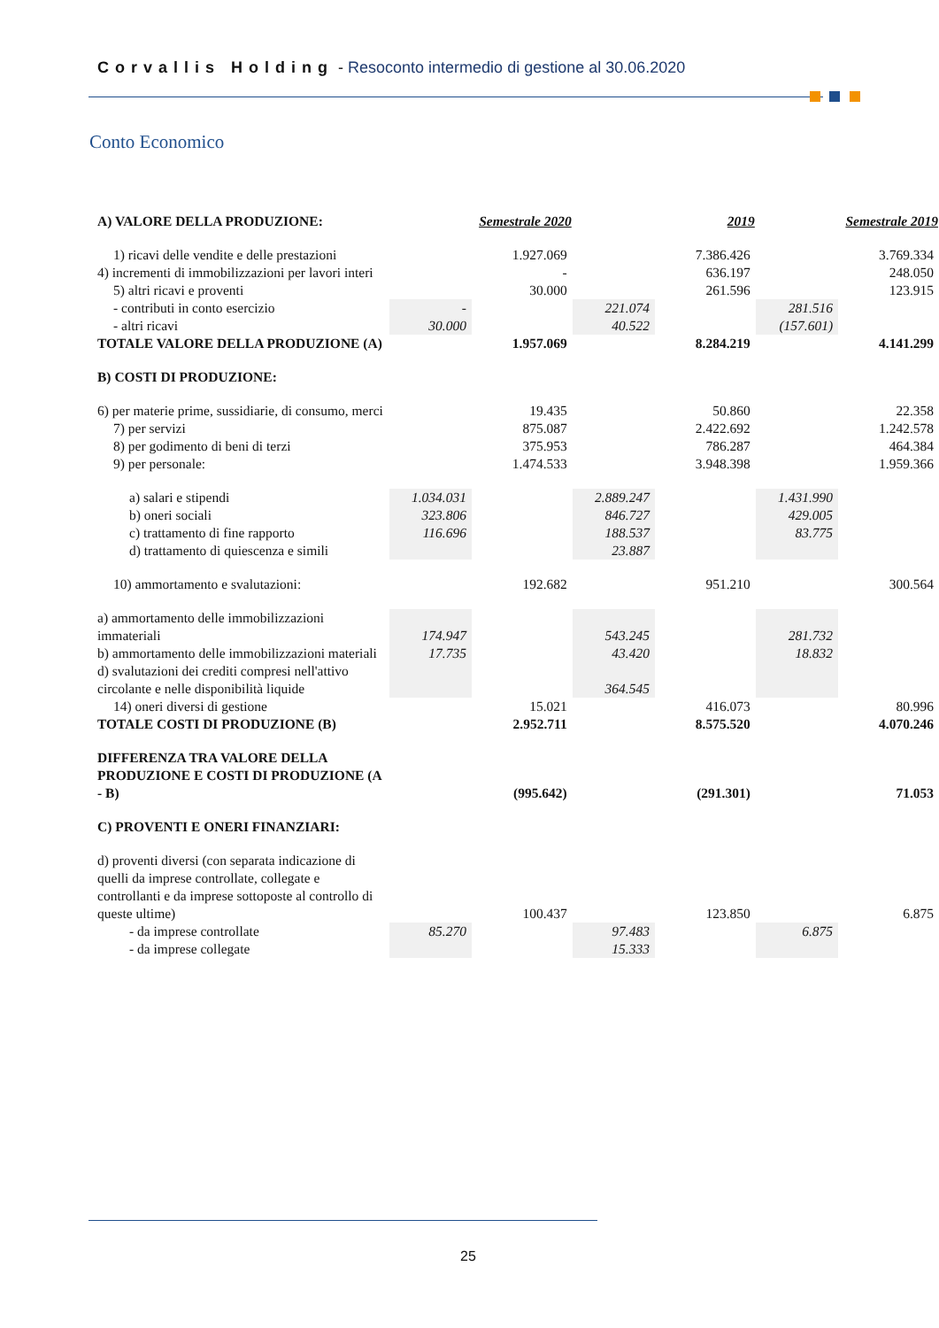Corvallis Holding - Resoconto intermedio di gestione al 30.06.2020
Conto Economico
| A) VALORE DELLA PRODUZIONE: | | Semestrale 2020 | | 2019 | | Semestrale 2019 |
| 1) ricavi delle vendite e delle prestazioni | | 1.927.069 | | 7.386.426 | | 3.769.334 |
| 4) incrementi di immobilizzazioni per lavori interi | | - | | 636.197 | | 248.050 |
| 5) altri ricavi e proventi | | 30.000 | | 261.596 | | 123.915 |
| - contributi in conto esercizio | - | | 221.074 | | 281.516 | |
| - altri ricavi | 30.000 | | 40.522 | | (157.601) | |
| TOTALE VALORE DELLA PRODUZIONE (A) | | 1.957.069 | | 8.284.219 | | 4.141.299 |
| B) COSTI DI PRODUZIONE: | | | | | | |
| 6) per materie prime, sussidiarie, di consumo, merci | | 19.435 | | 50.860 | | 22.358 |
| 7) per servizi | | 875.087 | | 2.422.692 | | 1.242.578 |
| 8) per godimento di beni di terzi | | 375.953 | | 786.287 | | 464.384 |
| 9) per personale: | | 1.474.533 | | 3.948.398 | | 1.959.366 |
| a) salari e stipendi | 1.034.031 | | 2.889.247 | | 1.431.990 | |
| b) oneri sociali | 323.806 | | 846.727 | | 429.005 | |
| c) trattamento di fine rapporto | 116.696 | | 188.537 | | 83.775 | |
| d) trattamento di quiescenza e simili | | | 23.887 | | | |
| 10) ammortamento e svalutazioni: | | 192.682 | | 951.210 | | 300.564 |
| a) ammortamento delle immobilizzazioni immateriali | 174.947 | | 543.245 | | 281.732 | |
| b) ammortamento delle immobilizzazioni materiali | 17.735 | | 43.420 | | 18.832 | |
| d) svalutazioni dei crediti compresi nell'attivo circolante e nelle disponibilità liquide | | | 364.545 | | | |
| 14) oneri diversi di gestione | | 15.021 | | 416.073 | | 80.996 |
| TOTALE COSTI DI PRODUZIONE (B) | | 2.952.711 | | 8.575.520 | | 4.070.246 |
| DIFFERENZA TRA VALORE DELLA PRODUZIONE E COSTI DI PRODUZIONE (A - B) | | (995.642) | | (291.301) | | 71.053 |
| C) PROVENTI E ONERI FINANZIARI: | | | | | | |
| d) proventi diversi (con separata indicazione di quelli da imprese controllate, collegate e controllanti e da imprese sottoposte al controllo di queste ultime) | | 100.437 | | 123.850 | | 6.875 |
| - da imprese controllate | 85.270 | | 97.483 | | 6.875 | |
| - da imprese collegate | | | 15.333 | | | |
25